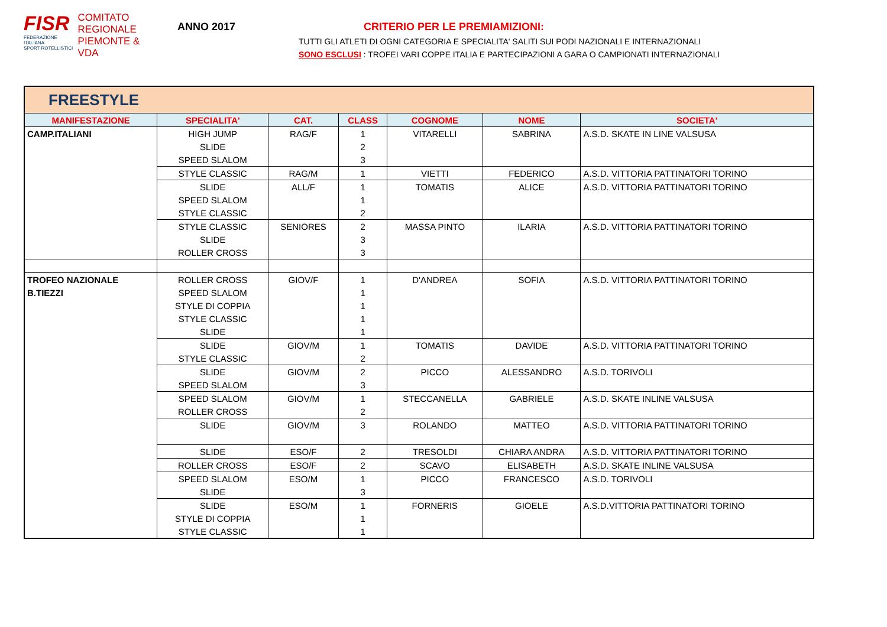FISR
FEDERAZIONE ITALIANA
SPORT ROTELLISTICI
COMITATO
REGIONALE
PIEMONTE & VDA
ANNO 2017 CRITERIO PER LE PREMIAMIZIONI:
TUTTI GLI ATLETI DI OGNI CATEGORIA E SPECIALITA' SALITI SUI PODI NAZIONALI E INTERNAZIONALI
SONO ESCLUSI : TROFEI VARI COPPE ITALIA E PARTECIPAZIONI A GARA O CAMPIONATI INTERNAZIONALI
| FREESTYLE | | | | | | |
| MANIFESTAZIONE | SPECIALITA' | CAT. | CLASS | COGNOME | NOME | SOCIETA' |
| CAMP.ITALIANI | HIGH JUMP | RAG/F | 1 | VITARELLI | SABRINA | A.S.D. SKATE IN LINE VALSUSA |
| | SLIDE | | 2 | | | |
| | SPEED SLALOM | | 3 | | | |
| | STYLE CLASSIC | RAG/M | 1 | VIETTI | FEDERICO | A.S.D. VITTORIA PATTINATORI TORINO |
| | SLIDE | ALL/F | 1 | TOMATIS | ALICE | A.S.D. VITTORIA PATTINATORI TORINO |
| | SPEED SLALOM | | 1 | | | |
| | STYLE CLASSIC | | 2 | | | |
| | STYLE CLASSIC | SENIORES | 2 | MASSA PINTO | ILARIA | A.S.D. VITTORIA PATTINATORI TORINO |
| | SLIDE | | 3 | | | |
| | ROLLER CROSS | | 3 | | | |
| TROFEO NAZIONALE | ROLLER CROSS | GIOV/F | 1 | D'ANDREA | SOFIA | A.S.D. VITTORIA PATTINATORI TORINO |
| B.TIEZZI | SPEED SLALOM | | 1 | | | |
| | STYLE DI COPPIA | | 1 | | | |
| | STYLE CLASSIC | | 1 | | | |
| | SLIDE | | 1 | | | |
| | SLIDE | GIOV/M | 1 | TOMATIS | DAVIDE | A.S.D. VITTORIA PATTINATORI TORINO |
| | STYLE CLASSIC | | 2 | | | |
| | SLIDE | GIOV/M | 2 | PICCO | ALESSANDRO | A.S.D. TORIVOLI |
| | SPEED SLALOM | | 3 | | | |
| | SPEED SLALOM | GIOV/M | 1 | STECCANELLA | GABRIELE | A.S.D. SKATE INLINE VALSUSA |
| | ROLLER CROSS | | 2 | | | |
| | SLIDE | GIOV/M | 3 | ROLANDO | MATTEO | A.S.D. VITTORIA PATTINATORI TORINO |
| | SLIDE | ESO/F | 2 | TRESOLDI | CHIARA ANDRA | A.S.D. VITTORIA PATTINATORI TORINO |
| | ROLLER CROSS | ESO/F | 2 | SCAVO | ELISABETH | A.S.D. SKATE INLINE VALSUSA |
| | SPEED SLALOM | ESO/M | 1 | PICCO | FRANCESCO | A.S.D. TORIVOLI |
| | SLIDE | | 3 | | | |
| | SLIDE | ESO/M | 1 | FORNERIS | GIOELE | A.S.D.VITTORIA PATTINATORI TORINO |
| | STYLE DI COPPIA | | 1 | | | |
| | STYLE CLASSIC | | 1 | | | |